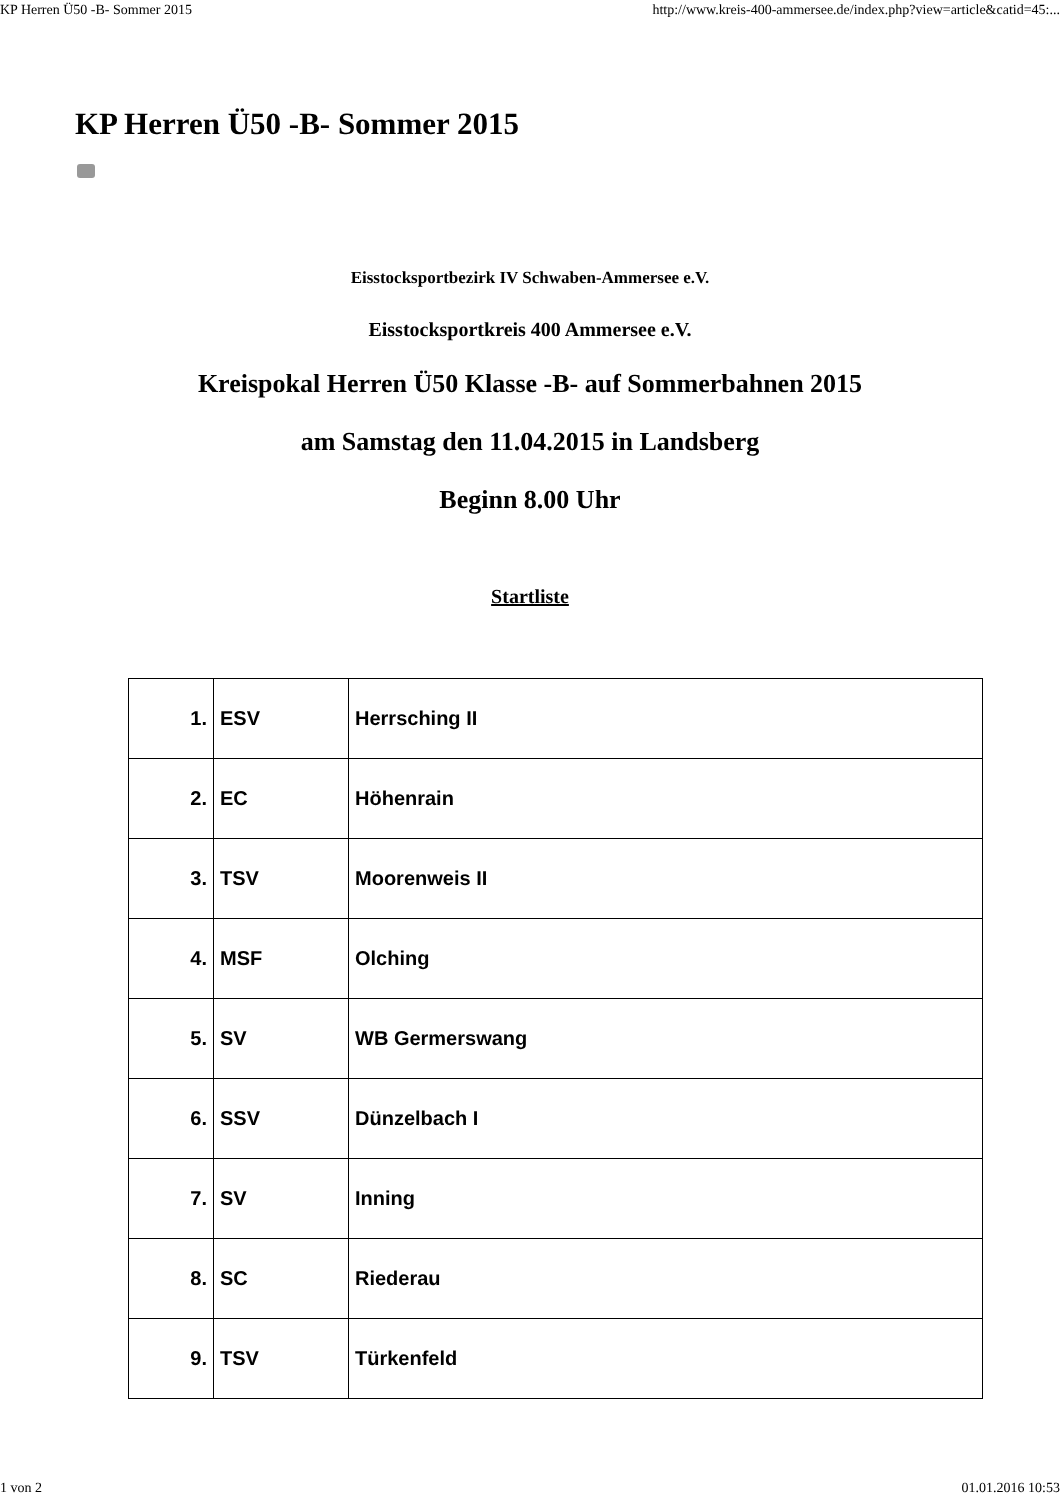KP Herren Ü50 -B- Sommer 2015 http://www.kreis-400-ammersee.de/index.php?view=article&catid=45:...
KP Herren Ü50 -B- Sommer 2015
Eisstocksportbezirk IV Schwaben-Ammersee e.V.
Eisstocksportkreis 400 Ammersee e.V.
Kreispokal Herren Ü50 Klasse -B- auf Sommerbahnen 2015
am Samstag den 11.04.2015 in Landsberg
Beginn 8.00 Uhr
Startliste
| 1. | ESV | Herrsching II |
| 2. | EC | Höhenrain |
| 3. | TSV | Moorenweis II |
| 4. | MSF | Olching |
| 5. | SV | WB Germerswang |
| 6. | SSV | Dünzelbach I |
| 7. | SV | Inning |
| 8. | SC | Riederau |
| 9. | TSV | Türkenfeld |
1 von 2 01.01.2016 10:53